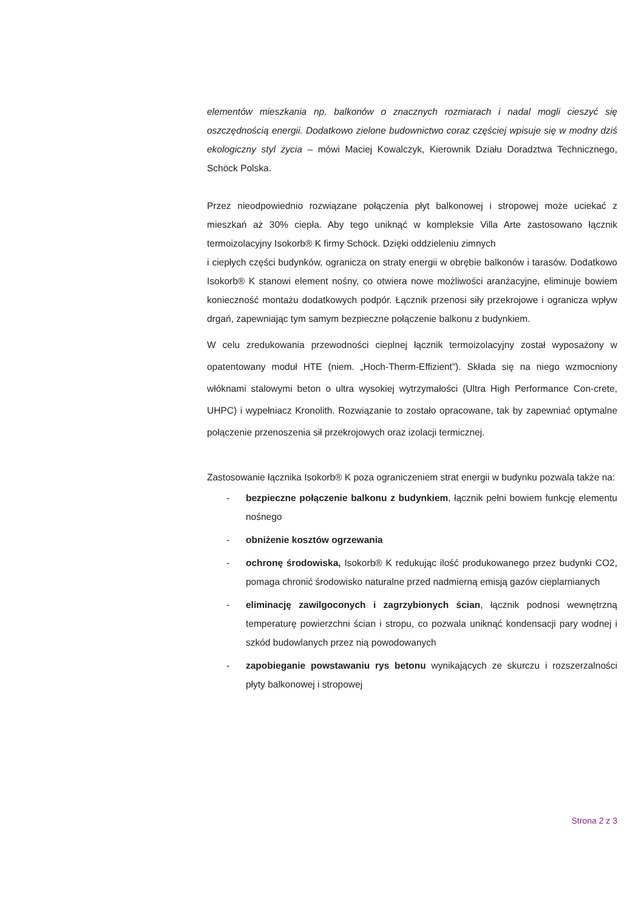elementów mieszkania np. balkonów o znacznych rozmiarach i nadal mogli cieszyć się oszczędnością energii. Dodatkowo zielone budownictwo coraz częściej wpisuje się w modny dziś ekologiczny styl życia – mówi Maciej Kowalczyk, Kierownik Działu Doradztwa Technicznego, Schöck Polska.
Przez nieodpowiednio rozwiązane połączenia płyt balkonowej i stropowej może uciekać z mieszkań aż 30% ciepła. Aby tego uniknąć w kompleksie Villa Arte zastosowano łącznik termoizolacyjny Isokorb® K firmy Schöck. Dzięki oddzieleniu zimnych
i ciepłych części budynków, ogranicza on straty energii w obrębie balkonów i tarasów. Dodatkowo Isokorb® K stanowi element nośny, co otwiera nowe możliwości aranżacyjne, eliminuje bowiem konieczność montażu dodatkowych podpór. Łącznik przenosi siły przekrojowe i ogranicza wpływ drgań, zapewniając tym samym bezpieczne połączenie balkonu z budynkiem.
W celu zredukowania przewodności cieplnej łącznik termoizolacyjny został wyposażony w opatentowany moduł HTE (niem. „Hoch-Therm-Effizient”). Składa się na niego wzmocniony włóknami stalowymi beton o ultra wysokiej wytrzymałości (Ultra High Performance Con-crete, UHPC) i wypełniacz Kronolith. Rozwiązanie to zostało opracowane, tak by zapewniać optymalne połączenie przenoszenia sił przekrojowych oraz izolacji termicznej.
Zastosowanie łącznika Isokorb® K poza ograniczeniem strat energii w budynku pozwala także na:
- bezpieczne połączenie balkonu z budynkiem, łącznik pełni bowiem funkcję elementu nośnego
- obniżenie kosztów ogrzewania
- ochronę środowiska, Isokorb® K redukując ilość produkowanego przez budynki CO2, pomaga chronić środowisko naturalne przed nadmierną emisją gazów cieplarnianych
- eliminację zawilgoconych i zagrzybionych ścian, łącznik podnosi wewnętrzną temperaturę powierzchni ścian i stropu, co pozwala uniknąć kondensacji pary wodnej i szkód budowlanych przez nią powodowanych
- zapobieganie powstawaniu rys betonu wynikających ze skurczu i rozszerzalności płyty balkonowej i stropowej
Strona 2 z 3